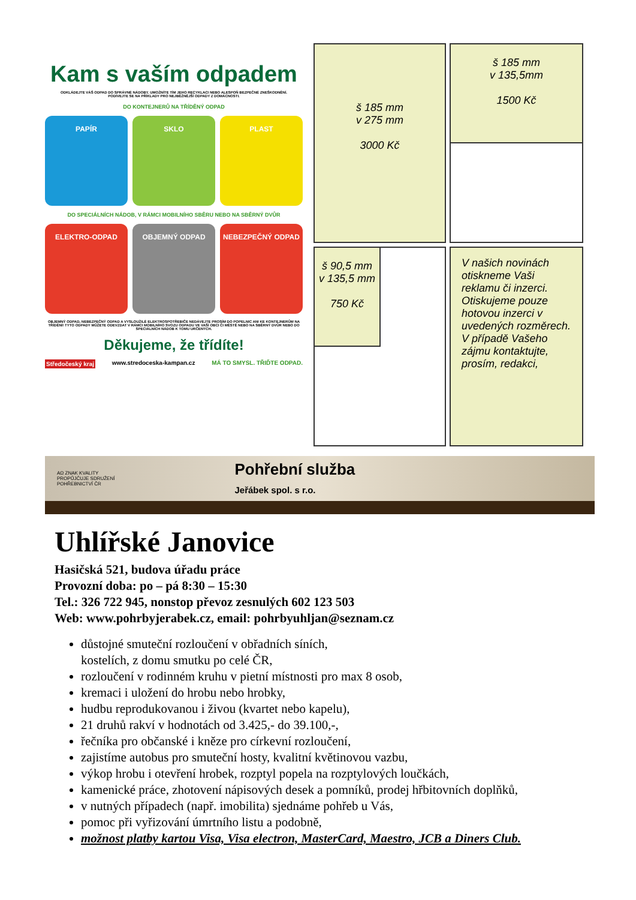Kam s vaším odpadem
ODKLÁDEJTE VÁŠ ODPAD DO SPRÁVNÉ NÁDOBY. UMOŽNÍTE TÍM JEHO RECYKLACI NEBO ALESPOŇ BEZPEČNÉ ZNEŠKODNĚNÍ.
PODÍVEJTE SE NA PŘÍKLADY PRO NEJBĚŽNĚJŠÍ ODPADY Z DOMÁCNOSTI.
DO KONTEJNERŮ NA TŘÍDĚNÝ ODPAD
PAPÍR SKLO PLAST
DO SPECIÁLNÍCH NÁDOB, V RÁMCI MOBILNÍHO SBĚRU NEBO NA SBĚRNÝ DVŮR
ELEKTRO-ODPAD OBJEMNÝ ODPAD NEBEZPEČNÝ ODPAD
OBJEMNÝ ODPAD, NEBEZPEČNÝ ODPAD A VYSLOUŽILÉ ELEKTROSPOTŘEBIČE NEDÁVEJTE PROSÍM DO POPELNIC ANI KE KONTEJNERŮM NA TŘÍDĚNÍ! TYTO ODPADY MŮŽETE ODEVZDAT V RÁMCI MOBILNÍHO SVOZU ODPADU VE VAŠÍ OBCI ČI MĚSTĚ NEBO NA SBĚRNÝ DVŮR NEBO DO SPECIÁLNÍCH NÁDOB K TOMU URČENÝCH.
Děkujeme, že třídíte!
Středočeský kraj www.stredoceska-kampan.cz MÁ TO SMYSL. TŘIĎTE ODPAD.
š 185 mm
v 275 mm
3000 Kč
š 185 mm
v 135,5mm
1500 Kč
š 90,5 mm
v 135,5 mm
750 Kč
V našich novinách otiskneme Vaši reklamu či inzerci.
Otiskujeme pouze hotovou inzerci v uvedených rozměrech.
V případě Vašeho zájmu kontaktujte, prosím, redakci,
AΩ ZNAK KVALITY
PROPŮJČUJE SDRUŽENÍ
POHŘEBNICTVÍ ČR Pohřební služba
Jeřábek spol. s r.o.
Uhlířské Janovice
Hasičská 521, budova úřadu práce
Provozní doba: po – pá 8:30 – 15:30
Tel.: 326 722 945, nonstop převoz zesnulých 602 123 503
Web: www.pohrbyjerabek.cz, email: pohrbyuhljan@seznam.cz
důstojné smuteční rozloučení v obřadních síních,
kostelích, z domu smutku po celé ČR,
rozloučení v rodinném kruhu v pietní místnosti pro max 8 osob,
kremaci i uložení do hrobu nebo hrobky,
hudbu reprodukovanou i živou (kvartet nebo kapelu),
21 druhů rakví v hodnotách od 3.425,- do 39.100,-,
řečníka pro občanské i kněze pro církevní rozloučení,
zajistíme autobus pro smuteční hosty, kvalitní květinovou vazbu,
výkop hrobu i otevření hrobek, rozptyl popela na rozptylových loučkách,
kamenické práce, zhotovení nápisových desek a pomníků, prodej hřbitovních doplňků,
v nutných případech (např. imobilita) sjednáme pohřeb u Vás,
pomoc při vyřizování úmrtního listu a podobně,
možnost platby kartou Visa, Visa electron, MasterCard, Maestro, JCB a Diners Club.